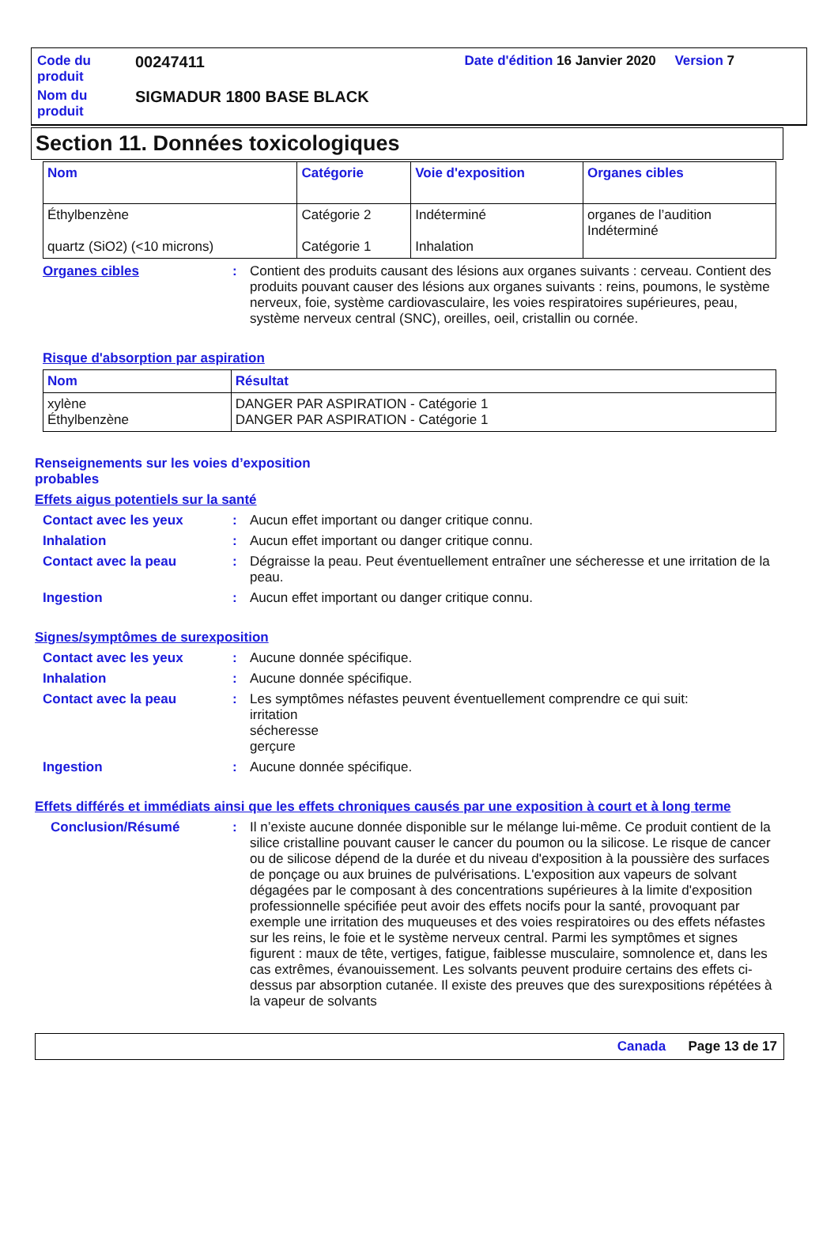| Code du produit | 00247411 | Date d'édition 16 Janvier 2020 Version 7 | |
| Nom du produit | SIGMADUR 1800 BASE BLACK | | |
Section 11. Données toxicologiques
| Nom | Catégorie | Voie d'exposition | Organes cibles |
| --- | --- | --- | --- |
| Éthylbenzène quartz (SiO2) (<10 microns) | Catégorie 2 Catégorie 1 | Indéterminé Inhalation | organes de l’audition Indéterminé |
Organes cibles :
Contient des produits causant des lésions aux organes suivants : cerveau. Contient des produits pouvant causer des lésions aux organes suivants : reins, poumons, le système nerveux, foie, système cardiovasculaire, les voies respiratoires supérieures, peau, système nerveux central (SNC), oreilles, oeil, cristallin ou cornée.
Risque d'absorption par aspiration
| Nom | Résultat |
| --- | --- |
| xylène Éthylbenzène | DANGER PAR ASPIRATION - Catégorie 1 DANGER PAR ASPIRATION - Catégorie 1 |
Renseignements sur les voies d’exposition probables
Effets aigus potentiels sur la santé
Contact avec les yeux :
Aucun effet important ou danger critique connu.
Inhalation :
Aucun effet important ou danger critique connu.
Contact avec la peau :
Dégraisse la peau. Peut éventuellement entraîner une sécheresse et une irritation de la peau.
Ingestion :
Aucun effet important ou danger critique connu.
Signes/symptômes de surexposition
Contact avec les yeux :
Aucune donnée spécifique.
Inhalation :
Aucune donnée spécifique.
Contact avec la peau :
Les symptômes néfastes peuvent éventuellement comprendre ce qui suit:
irritation
sécheresse
gerçure
Ingestion :
Aucune donnée spécifique.
Effets différés et immédiats ainsi que les effets chroniques causés par une exposition à court et à long terme
Conclusion/Résumé :
Il n’existe aucune donnée disponible sur le mélange lui-même. Ce produit contient de la silice cristalline pouvant causer le cancer du poumon ou la silicose. Le risque de cancer ou de silicose dépend de la durée et du niveau d'exposition à la poussière des surfaces de ponçage ou aux bruines de pulvérisations. L'exposition aux vapeurs de solvant dégagées par le composant à des concentrations supérieures à la limite d'exposition professionnelle spécifiée peut avoir des effets nocifs pour la santé, provoquant par exemple une irritation des muqueuses et des voies respiratoires ou des effets néfastes sur les reins, le foie et le système nerveux central. Parmi les symptômes et signes figurent : maux de tête, vertiges, fatigue, faiblesse musculaire, somnolence et, dans les cas extrêmes, évanouissement. Les solvants peuvent produire certains des effets ci-dessus par absorption cutanée. Il existe des preuves que des surexpositions répétées à la vapeur de solvants
Canada Page 13 de 17